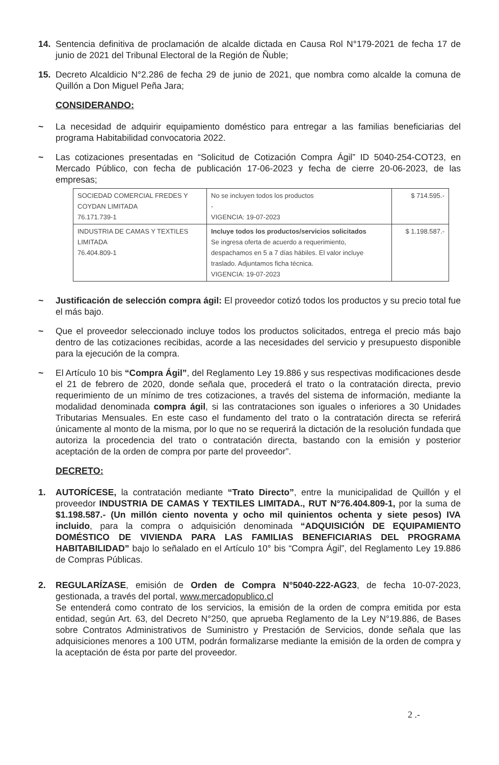14. Sentencia definitiva de proclamación de alcalde dictada en Causa Rol N°179-2021 de fecha 17 de junio de 2021 del Tribunal Electoral de la Región de Ñuble;
15. Decreto Alcaldicio N°2.286 de fecha 29 de junio de 2021, que nombra como alcalde la comuna de Quillón a Don Miguel Peña Jara;
CONSIDERANDO:
~ La necesidad de adquirir equipamiento doméstico para entregar a las familias beneficiarias del programa Habitabilidad convocatoria 2022.
~ Las cotizaciones presentadas en “Solicitud de Cotización Compra Ágil” ID 5040-254-COT23, en Mercado Público, con fecha de publicación 17-06-2023 y fecha de cierre 20-06-2023, de las empresas;
| SOCIEDAD COMERCIAL FREDES Y COYDAN LIMITADA 76.171.739-1 | No se incluyen todos los productos - VIGENCIA: 19-07-2023 | $ 714.595.- |
| INDUSTRIA DE CAMAS Y TEXTILES LIMITADA 76.404.809-1 | Incluye todos los productos/servicios solicitados Se ingresa oferta de acuerdo a requerimiento, despachamos en 5 a 7 días hábiles. El valor incluye traslado. Adjuntamos ficha técnica. VIGENCIA: 19-07-2023 | $ 1.198.587.- |
~ Justificación de selección compra ágil: El proveedor cotizó todos los productos y su precio total fue el más bajo.
~ Que el proveedor seleccionado incluye todos los productos solicitados, entrega el precio más bajo dentro de las cotizaciones recibidas, acorde a las necesidades del servicio y presupuesto disponible para la ejecución de la compra.
~ El Artículo 10 bis “Compra Ágil”, del Reglamento Ley 19.886 y sus respectivas modificaciones desde el 21 de febrero de 2020, donde señala que, procederá el trato o la contratación directa, previo requerimiento de un mínimo de tres cotizaciones, a través del sistema de información, mediante la modalidad denominada compra ágil, si las contrataciones son iguales o inferiores a 30 Unidades Tributarias Mensuales. En este caso el fundamento del trato o la contratación directa se referirá únicamente al monto de la misma, por lo que no se requerirá la dictación de la resolución fundada que autoriza la procedencia del trato o contratación directa, bastando con la emisión y posterior aceptación de la orden de compra por parte del proveedor”.
DECRETO:
1. AUTORÍCESE, la contratación mediante “Trato Directo”, entre la municipalidad de Quillón y el proveedor INDUSTRIA DE CAMAS Y TEXTILES LIMITADA., RUT N°76.404.809-1, por la suma de $1.198.587.- (Un millón ciento noventa y ocho mil quinientos ochenta y siete pesos) IVA incluido, para la compra o adquisición denominada “ADQUISICIÓN DE EQUIPAMIENTO DOMÉSTICO DE VIVIENDA PARA LAS FAMILIAS BENEFICIARIAS DEL PROGRAMA HABITABILIDAD” bajo lo señalado en el Artículo 10° bis “Compra Ágil”, del Reglamento Ley 19.886 de Compras Públicas.
2. REGULARÍZASE, emisión de Orden de Compra N°5040-222-AG23, de fecha 10-07-2023, gestionada, a través del portal, www.mercadopublico.cl
Se entenderá como contrato de los servicios, la emisión de la orden de compra emitida por esta entidad, según Art. 63, del Decreto N°250, que aprueba Reglamento de la Ley N°19.886, de Bases sobre Contratos Administrativos de Suministro y Prestación de Servicios, donde señala que las adquisiciones menores a 100 UTM, podrán formalizarse mediante la emisión de la orden de compra y la aceptación de ésta por parte del proveedor.
2 .-